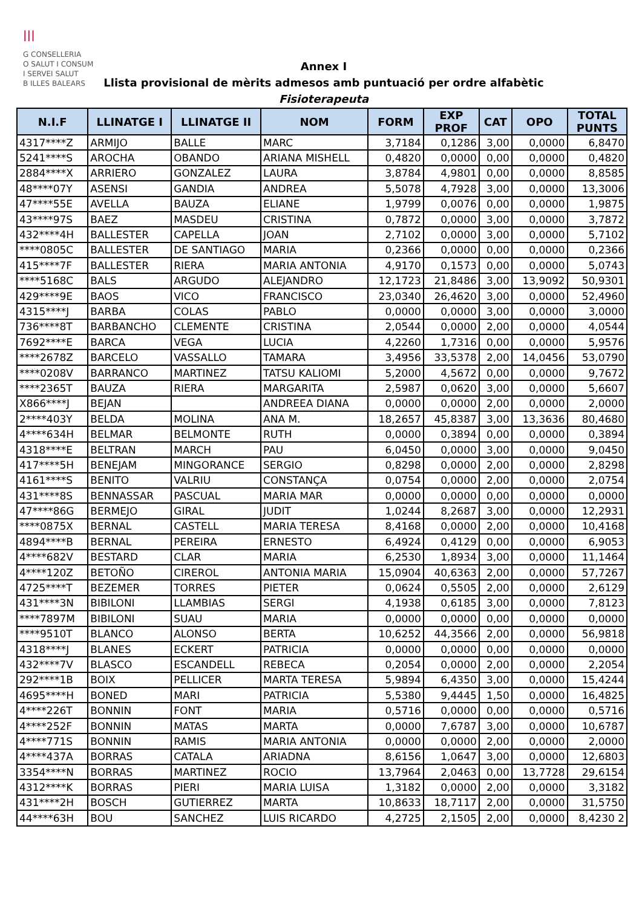|||
G CONSELLERIA
O SALUT I CONSUM
I SERVEI SALUT
B ILLES BALEARS
Annex I
Llista provisional de mèrits admesos amb puntuació per ordre alfabètic
Fisioterapeuta
| N.I.F | LLINATGE I | LLINATGE II | NOM | FORM | EXP PROF | CAT | OPO | TOTAL PUNTS |
| --- | --- | --- | --- | --- | --- | --- | --- | --- |
| 4317****Z | ARMIJO | BALLE | MARC | 3,7184 | 0,1286 | 3,00 | 0,0000 | 6,8470 |
| 5241****S | AROCHA | OBANDO | ARIANA MISHELL | 0,4820 | 0,0000 | 0,00 | 0,0000 | 0,4820 |
| 2884****X | ARRIERO | GONZALEZ | LAURA | 3,8784 | 4,9801 | 0,00 | 0,0000 | 8,8585 |
| 48****07Y | ASENSI | GANDIA | ANDREA | 5,5078 | 4,7928 | 3,00 | 0,0000 | 13,3006 |
| 47****55E | AVELLA | BAUZA | ELIANE | 1,9799 | 0,0076 | 0,00 | 0,0000 | 1,9875 |
| 43****97S | BAEZ | MASDEU | CRISTINA | 0,7872 | 0,0000 | 3,00 | 0,0000 | 3,7872 |
| 432****4H | BALLESTER | CAPELLA | JOAN | 2,7102 | 0,0000 | 3,00 | 0,0000 | 5,7102 |
| ****0805C | BALLESTER | DE SANTIAGO | MARIA | 0,2366 | 0,0000 | 0,00 | 0,0000 | 0,2366 |
| 415****7F | BALLESTER | RIERA | MARIA ANTONIA | 4,9170 | 0,1573 | 0,00 | 0,0000 | 5,0743 |
| ****5168C | BALS | ARGUDO | ALEJANDRO | 12,1723 | 21,8486 | 3,00 | 13,9092 | 50,9301 |
| 429****9E | BAOS | VICO | FRANCISCO | 23,0340 | 26,4620 | 3,00 | 0,0000 | 52,4960 |
| 4315****J | BARBA | COLAS | PABLO | 0,0000 | 0,0000 | 3,00 | 0,0000 | 3,0000 |
| 736****8T | BARBANCHO | CLEMENTE | CRISTINA | 2,0544 | 0,0000 | 2,00 | 0,0000 | 4,0544 |
| 7692****E | BARCA | VEGA | LUCIA | 4,2260 | 1,7316 | 0,00 | 0,0000 | 5,9576 |
| ****2678Z | BARCELO | VASSALLO | TAMARA | 3,4956 | 33,5378 | 2,00 | 14,0456 | 53,0790 |
| ****0208V | BARRANCO | MARTINEZ | TATSU KALIOMI | 5,2000 | 4,5672 | 0,00 | 0,0000 | 9,7672 |
| ****2365T | BAUZA | RIERA | MARGARITA | 2,5987 | 0,0620 | 3,00 | 0,0000 | 5,6607 |
| X866****J | BEJAN | | ANDREEA DIANA | 0,0000 | 0,0000 | 2,00 | 0,0000 | 2,0000 |
| 2****403Y | BELDA | MOLINA | ANA M. | 18,2657 | 45,8387 | 3,00 | 13,3636 | 80,4680 |
| 4****634H | BELMAR | BELMONTE | RUTH | 0,0000 | 0,3894 | 0,00 | 0,0000 | 0,3894 |
| 4318****E | BELTRAN | MARCH | PAU | 6,0450 | 0,0000 | 3,00 | 0,0000 | 9,0450 |
| 417****5H | BENEJAM | MINGORANCE | SERGIO | 0,8298 | 0,0000 | 2,00 | 0,0000 | 2,8298 |
| 4161****S | BENITO | VALRIU | CONSTANÇA | 0,0754 | 0,0000 | 2,00 | 0,0000 | 2,0754 |
| 431****8S | BENNASSAR | PASCUAL | MARIA MAR | 0,0000 | 0,0000 | 0,00 | 0,0000 | 0,0000 |
| 47****86G | BERMEJO | GIRAL | JUDIT | 1,0244 | 8,2687 | 3,00 | 0,0000 | 12,2931 |
| ****0875X | BERNAL | CASTELL | MARIA TERESA | 8,4168 | 0,0000 | 2,00 | 0,0000 | 10,4168 |
| 4894****B | BERNAL | PEREIRA | ERNESTO | 6,4924 | 0,4129 | 0,00 | 0,0000 | 6,9053 |
| 4****682V | BESTARD | CLAR | MARIA | 6,2530 | 1,8934 | 3,00 | 0,0000 | 11,1464 |
| 4****120Z | BETOÑO | CIREROL | ANTONIA MARIA | 15,0904 | 40,6363 | 2,00 | 0,0000 | 57,7267 |
| 4725****T | BEZEMER | TORRES | PIETER | 0,0624 | 0,5505 | 2,00 | 0,0000 | 2,6129 |
| 431****3N | BIBILONI | LLAMBIAS | SERGI | 4,1938 | 0,6185 | 3,00 | 0,0000 | 7,8123 |
| ****7897M | BIBILONI | SUAU | MARIA | 0,0000 | 0,0000 | 0,00 | 0,0000 | 0,0000 |
| ****9510T | BLANCO | ALONSO | BERTA | 10,6252 | 44,3566 | 2,00 | 0,0000 | 56,9818 |
| 4318****J | BLANES | ECKERT | PATRICIA | 0,0000 | 0,0000 | 0,00 | 0,0000 | 0,0000 |
| 432****7V | BLASCO | ESCANDELL | REBECA | 0,2054 | 0,0000 | 2,00 | 0,0000 | 2,2054 |
| 292****1B | BOIX | PELLICER | MARTA TERESA | 5,9894 | 6,4350 | 3,00 | 0,0000 | 15,4244 |
| 4695****H | BONED | MARI | PATRICIA | 5,5380 | 9,4445 | 1,50 | 0,0000 | 16,4825 |
| 4****226T | BONNIN | FONT | MARIA | 0,5716 | 0,0000 | 0,00 | 0,0000 | 0,5716 |
| 4****252F | BONNIN | MATAS | MARTA | 0,0000 | 7,6787 | 3,00 | 0,0000 | 10,6787 |
| 4****771S | BONNIN | RAMIS | MARIA ANTONIA | 0,0000 | 0,0000 | 2,00 | 0,0000 | 2,0000 |
| 4****437A | BORRAS | CATALA | ARIADNA | 8,6156 | 1,0647 | 3,00 | 0,0000 | 12,6803 |
| 3354****N | BORRAS | MARTINEZ | ROCIO | 13,7964 | 2,0463 | 0,00 | 13,7728 | 29,6154 |
| 4312****K | BORRAS | PIERI | MARIA LUISA | 1,3182 | 0,0000 | 2,00 | 0,0000 | 3,3182 |
| 431****2H | BOSCH | GUTIERREZ | MARTA | 10,8633 | 18,7117 | 2,00 | 0,0000 | 31,5750 |
| 44****63H | BOU | SANCHEZ | LUIS RICARDO | 4,2725 | 2,1505 | 2,00 | 0,0000 | 8,4230 2 |